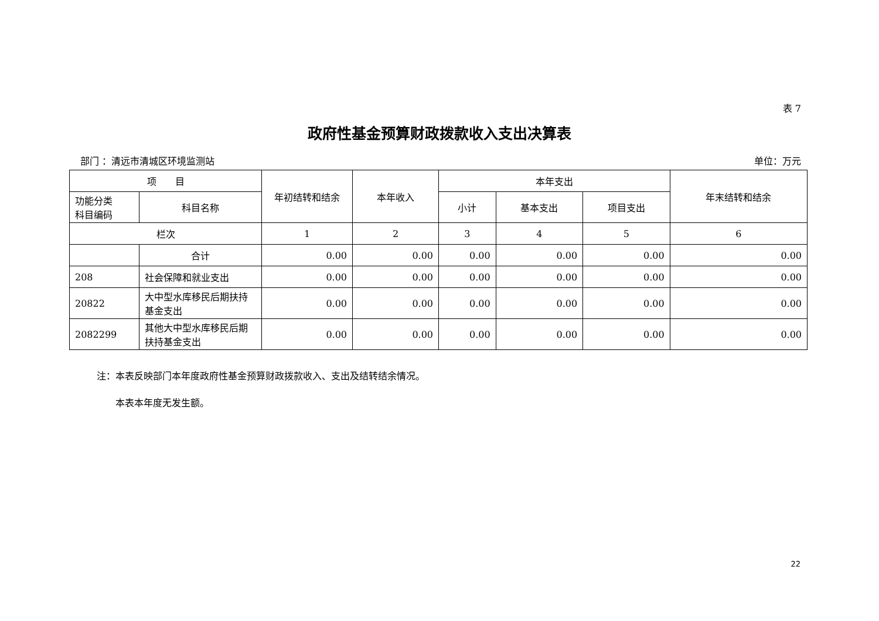表 7
政府性基金预算财政拨款收入支出决算表
部门 ：清远市清城区环境监测站 单位：万元
| 项 目 | | 年初结转和结余 | 本年收入 | 本年支出 | | | 年末结转和结余 |
| --- | --- | --- | --- | --- | --- | --- | --- |
| 功能分类 科目编码 | 科目名称 | | | 小计 | 基本支出 | 项目支出 | |
| 栏次 | | 1 | 2 | 3 | 4 | 5 | 6 |
| | 合计 | 0.00 | 0.00 | 0.00 | 0.00 | 0.00 | 0.00 |
| 208 | 社会保障和就业支出 | 0.00 | 0.00 | 0.00 | 0.00 | 0.00 | 0.00 |
| 20822 | 大中型水库移民后期扶持基金支出 | 0.00 | 0.00 | 0.00 | 0.00 | 0.00 | 0.00 |
| 2082299 | 其他大中型水库移民后期扶持基金支出 | 0.00 | 0.00 | 0.00 | 0.00 | 0.00 | 0.00 |
注：本表反映部门本年度政府性基金预算财政拨款收入、支出及结转结余情况。
　　本表本年度无发生额。
22